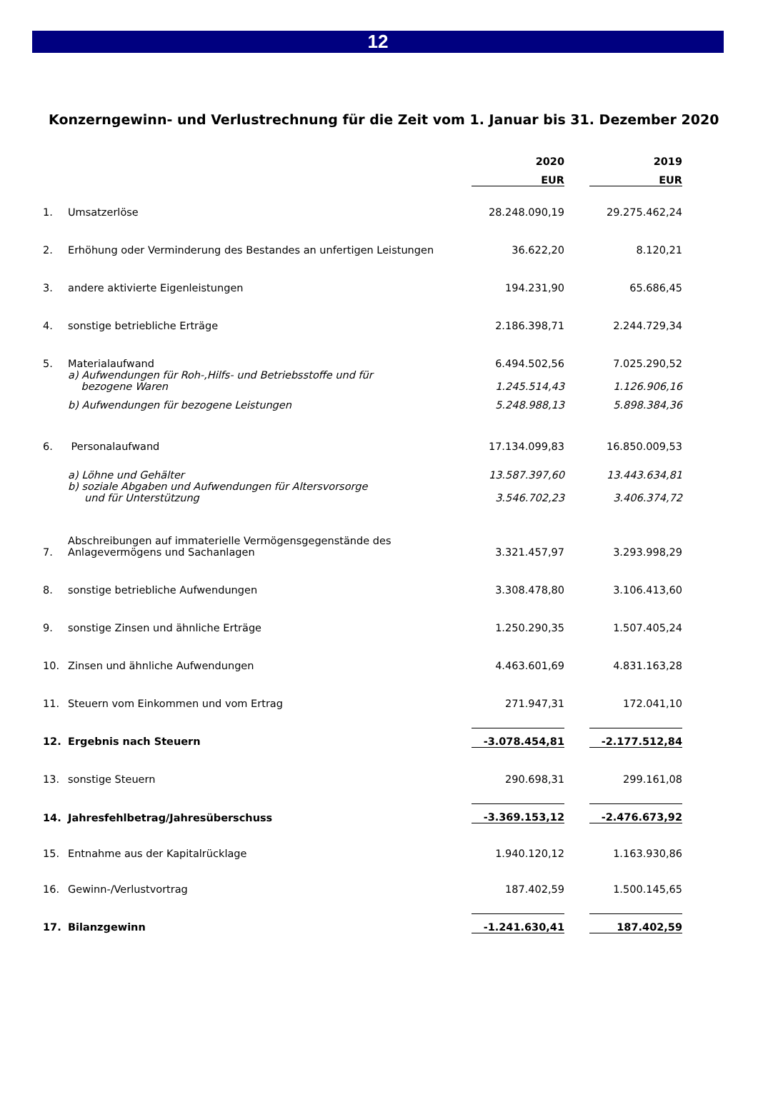12
Konzerngewinn- und Verlustrechnung für die Zeit vom 1. Januar bis 31. Dezember 2020
| | | 2020 | | 2019 |
| | | EUR | | EUR |
| 1. | Umsatzerlöse | 28.248.090,19 | | 29.275.462,24 |
| 2. | Erhöhung oder Verminderung des Bestandes an unfertigen Leistungen | 36.622,20 | | 8.120,21 |
| 3. | andere aktivierte Eigenleistungen | 194.231,90 | | 65.686,45 |
| 4. | sonstige betriebliche Erträge | 2.186.398,71 | | 2.244.729,34 |
| 5. | Materialaufwand | 6.494.502,56 | | 7.025.290,52 |
| | a) Aufwendungen für Roh-,Hilfs- und Betriebsstoffe und für bezogene Waren | 1.245.514,43 | | 1.126.906,16 |
| | b) Aufwendungen für bezogene Leistungen | 5.248.988,13 | | 5.898.384,36 |
| 6. | Personalaufwand | 17.134.099,83 | | 16.850.009,53 |
| | a) Löhne und Gehälter | 13.587.397,60 | | 13.443.634,81 |
| | b) soziale Abgaben und Aufwendungen für Altersvorsorge und für Unterstützung | 3.546.702,23 | | 3.406.374,72 |
| 7. | Abschreibungen auf immaterielle Vermögensgegenstände des Anlagevermögens und Sachanlagen | 3.321.457,97 | | 3.293.998,29 |
| 8. | sonstige betriebliche Aufwendungen | 3.308.478,80 | | 3.106.413,60 |
| 9. | sonstige Zinsen und ähnliche Erträge | 1.250.290,35 | | 1.507.405,24 |
| 10. | Zinsen und ähnliche Aufwendungen | 4.463.601,69 | | 4.831.163,28 |
| 11. | Steuern vom Einkommen und vom Ertrag | 271.947,31 | | 172.041,10 |
| 12. | Ergebnis nach Steuern | -3.078.454,81 | | -2.177.512,84 |
| 13. | sonstige Steuern | 290.698,31 | | 299.161,08 |
| 14. | Jahresfehlbetrag/Jahresüberschuss | -3.369.153,12 | | -2.476.673,92 |
| 15. | Entnahme aus der Kapitalrücklage | 1.940.120,12 | | 1.163.930,86 |
| 16. | Gewinn-/Verlustvortrag | 187.402,59 | | 1.500.145,65 |
| 17. | Bilanzgewinn | -1.241.630,41 | | 187.402,59 |